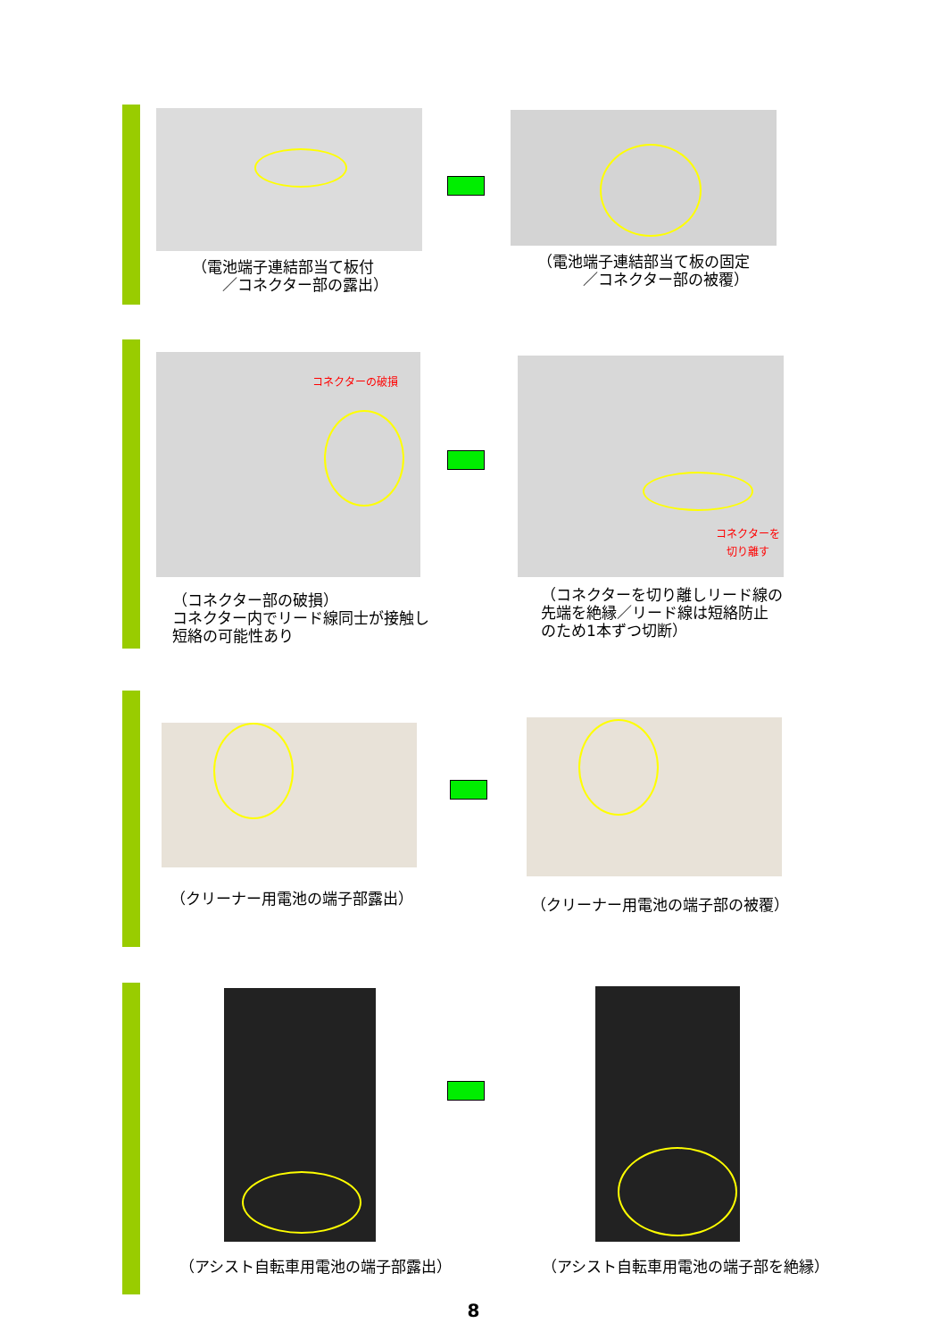（電池端子連結部当て板付
　　／コネクター部の露出）
（電池端子連結部当て板の固定
　　　／コネクター部の被覆）
コネクターの破損
（コネクター部の破損）
コネクター内でリード線同士が接触し
短絡の可能性あり
コネクターを
切り離す
（コネクターを切り離しリード線の
先端を絶縁／リード線は短絡防止
のため1本ずつ切断）
（クリーナー用電池の端子部露出） （クリーナー用電池の端子部の被覆）
（アシスト自転車用電池の端子部露出）
（アシスト自転車用電池の端子部を絶縁）
8